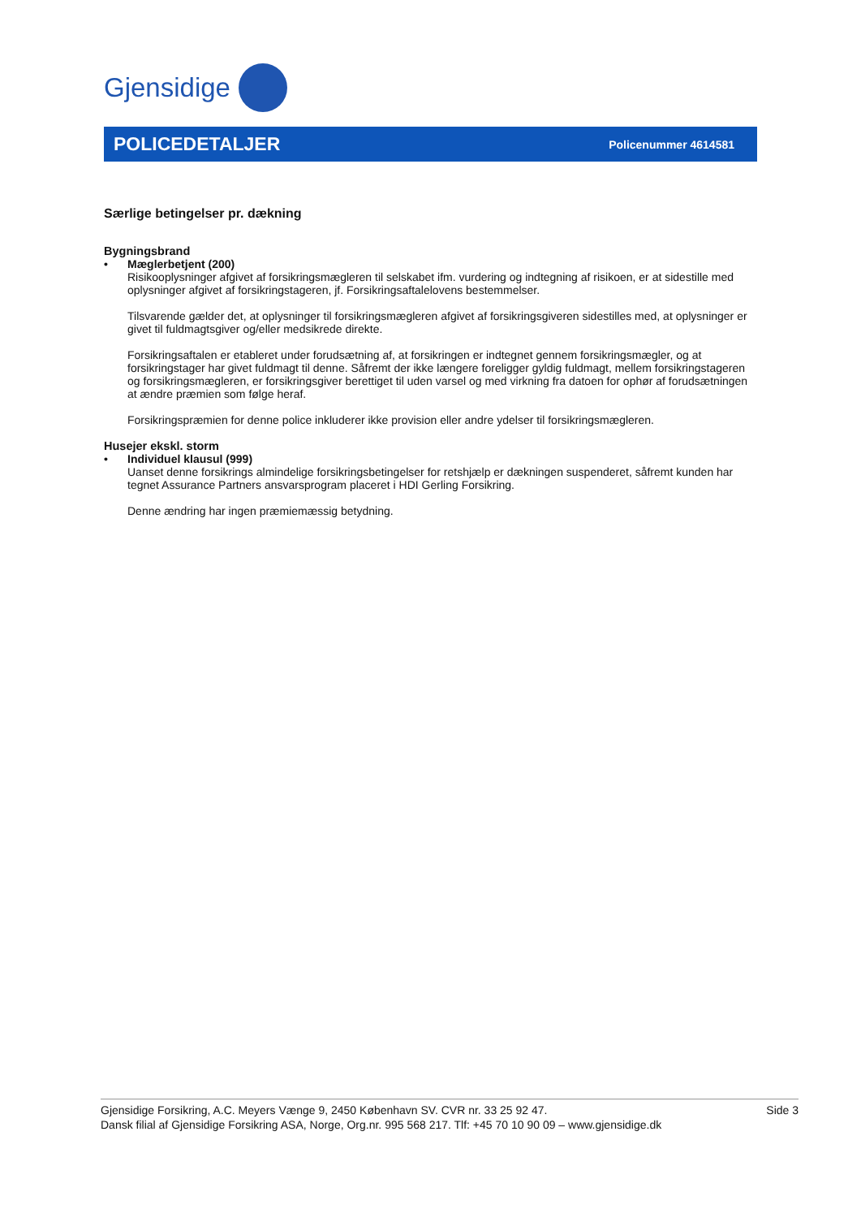Gjensidige
POLICEDETALJER
Policenummer 4614581
Særlige betingelser pr. dækning
Bygningsbrand
• Mæglerbetjent (200)
Risikooplysninger afgivet af forsikringsmægleren til selskabet ifm. vurdering og indtegning af risikoen, er at sidestille med oplysninger afgivet af forsikringstageren, jf. Forsikringsaftalelovens bestemmelser.
Tilsvarende gælder det, at oplysninger til forsikringsmægleren afgivet af forsikringsgiveren sidestilles med, at oplysninger er givet til fuldmagtsgiver og/eller medsikrede direkte.
Forsikringsaftalen er etableret under forudsætning af, at forsikringen er indtegnet gennem forsikringsmægler, og at forsikringstager har givet fuldmagt til denne. Såfremt der ikke længere foreligger gyldig fuldmagt, mellem forsikringstageren og forsikringsmægleren, er forsikringsgiver berettiget til uden varsel og med virkning fra datoen for ophør af forudsætningen at ændre præmien som følge heraf.
Forsikringspræmien for denne police inkluderer ikke provision eller andre ydelser til forsikringsmægleren.
Husejer ekskl. storm
• Individuel klausul (999)
Uanset denne forsikrings almindelige forsikringsbetingelser for retshjælp er dækningen suspenderet, såfremt kunden har tegnet Assurance Partners ansvarsprogram placeret i HDI Gerling Forsikring.
Denne ændring har ingen præmiemæssig betydning.
Gjensidige Forsikring, A.C. Meyers Vænge 9, 2450 København SV. CVR nr. 33 25 92 47.
Dansk filial af Gjensidige Forsikring ASA, Norge, Org.nr. 995 568 217. Tlf: +45 70 10 90 09 – www.gjensidige.dk
Side 3